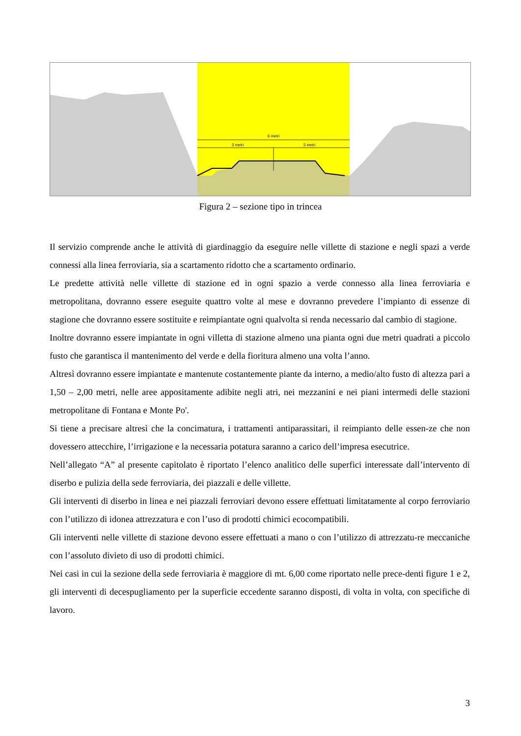6 metri
3 metri
3 metri
Figura 2 – sezione tipo in trincea
Il servizio comprende anche le attività di giardinaggio da eseguire nelle villette di stazione e negli spazi a verde connessi alla linea ferroviaria, sia a scartamento ridotto che a scartamento ordinario.
Le predette attività nelle villette di stazione ed in ogni spazio a verde connesso alla linea ferroviaria e metropolitana, dovranno essere eseguite quattro volte al mese e dovranno prevedere l’impianto di essenze di stagione che dovranno essere sostituite e reimpiantate ogni qualvolta si renda necessario dal cambio di stagione.
Inoltre dovranno essere impiantate in ogni villetta di stazione almeno una pianta ogni due metri quadrati a piccolo fusto che garantisca il mantenimento del verde e della fioritura almeno una volta l’anno.
Altresì dovranno essere impiantate e mantenute costantemente piante da interno, a medio/alto fusto di altezza pari a 1,50 – 2,00 metri, nelle aree appositamente adibite negli atri, nei mezzanini e nei piani intermedi delle stazioni metropolitane di Fontana e Monte Po'.
Si tiene a precisare altresì che la concimatura, i trattamenti antiparassitari, il reimpianto delle essen-ze che non dovessero attecchire, l’irrigazione e la necessaria potatura saranno a carico dell’impresa esecutrice.
Nell’allegato “A” al presente capitolato è riportato l’elenco analitico delle superfici interessate dall’intervento di diserbo e pulizia della sede ferroviaria, dei piazzali e delle villette.
Gli interventi di diserbo in linea e nei piazzali ferroviari devono essere effettuati limitatamente al corpo ferroviario con l’utilizzo di idonea attrezzatura e con l’uso di prodotti chimici ecocompatibili.
Gli interventi nelle villette di stazione devono essere effettuati a mano o con l’utilizzo di attrezzatu-re meccaniche con l’assoluto divieto di uso di prodotti chimici.
Nei casi in cui la sezione della sede ferroviaria è maggiore di mt. 6,00 come riportato nelle prece-denti figure 1 e 2, gli interventi di decespugliamento per la superficie eccedente saranno disposti, di volta in volta, con specifiche di lavoro.
3